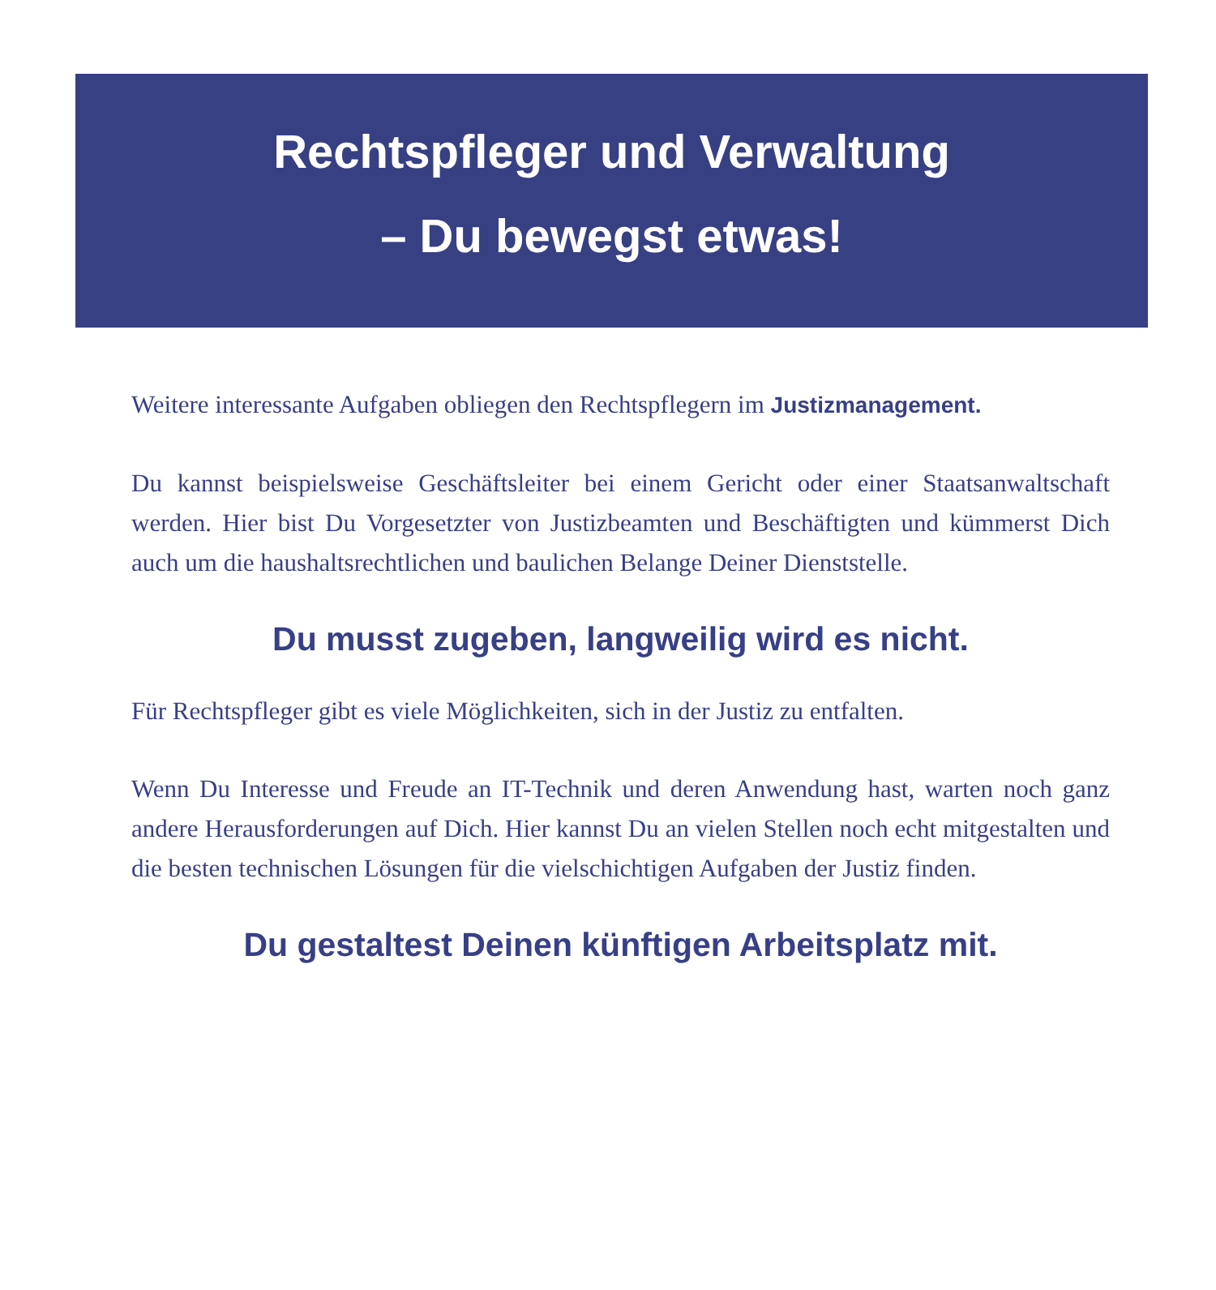Rechtspfleger und Verwaltung
– Du bewegst etwas!
Weitere interessante Aufgaben obliegen den Rechtspflegern im Justizmanagement.
Du kannst beispielsweise Geschäftsleiter bei einem Gericht oder einer Staatsanwaltschaft werden. Hier bist Du Vorgesetzter von Justizbeamten und Beschäftigten und kümmerst Dich auch um die haushaltsrechtlichen und baulichen Belange Deiner Dienststelle.
Du musst zugeben, langweilig wird es nicht.
Für Rechtspfleger gibt es viele Möglichkeiten, sich in der Justiz zu entfalten.
Wenn Du Interesse und Freude an IT-Technik und deren Anwendung hast, warten noch ganz andere Herausforderungen auf Dich. Hier kannst Du an vielen Stellen noch echt mitgestalten und die besten technischen Lösungen für die vielschichtigen Aufgaben der Justiz finden.
Du gestaltest Deinen künftigen Arbeitsplatz mit.